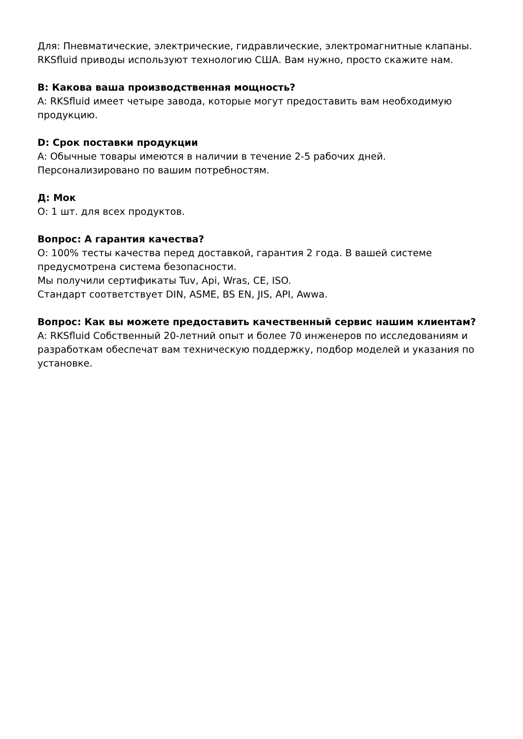Для: Пневматические, электрические, гидравлические, электромагнитные клапаны.
RKSfluid приводы используют технологию США. Вам нужно, просто скажите нам.
В: Какова ваша производственная мощность?
A: RKSfluid имеет четыре завода, которые могут предоставить вам необходимую продукцию.
D: Срок поставки продукции
A: Обычные товары имеются в наличии в течение 2-5 рабочих дней. Персонализировано по вашим потребностям.
Д: Мок
О: 1 шт. для всех продуктов.
Вопрос: А гарантия качества?
О: 100% тесты качества перед доставкой, гарантия 2 года. В вашей системе предусмотрена система безопасности.
Мы получили сертификаты Tuv, Api, Wras, CE, ISO.
Стандарт соответствует DIN, ASME, BS EN, JIS, API, Awwa.
Вопрос: Как вы можете предоставить качественный сервис нашим клиентам?
A: RKSfluid Собственный 20-летний опыт и более 70 инженеров по исследованиям и разработкам обеспечат вам техническую поддержку, подбор моделей и указания по установке.